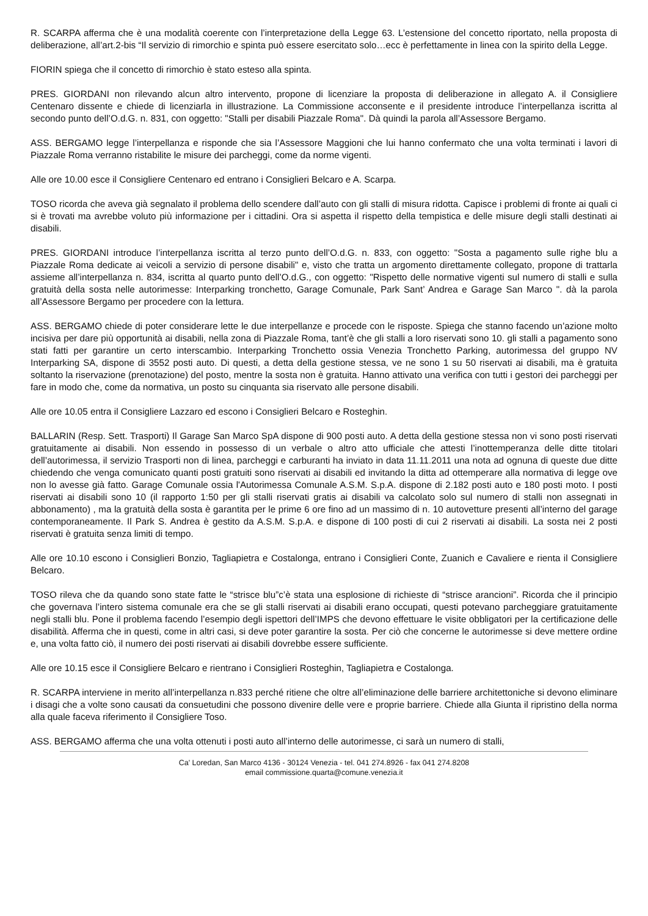R. SCARPA afferma che è una modalità coerente con l’interpretazione della Legge 63. L’estensione del concetto riportato, nella proposta di deliberazione, all’art.2-bis “Il servizio di rimorchio e spinta può essere esercitato solo…ecc è perfettamente in linea con la spirito della Legge.
FIORIN spiega che il concetto di rimorchio è stato esteso alla spinta.
PRES. GIORDANI non rilevando alcun altro intervento, propone di licenziare la proposta di deliberazione in allegato A. il Consigliere Centenaro dissente e chiede di licenziarla in illustrazione. La Commissione acconsente e il presidente introduce l’interpellanza iscritta al secondo punto dell’O.d.G. n. 831, con oggetto: "Stalli per disabili Piazzale Roma". Dà quindi la parola all’Assessore Bergamo.
ASS. BERGAMO legge l’interpellanza e risponde che sia l’Assessore Maggioni che lui hanno confermato che una volta terminati i lavori di Piazzale Roma verranno ristabilite le misure dei parcheggi, come da norme vigenti.
Alle ore 10.00 esce il Consigliere Centenaro ed entrano i Consiglieri Belcaro e A. Scarpa.
TOSO ricorda che aveva già segnalato il problema dello scendere dall’auto con gli stalli di misura ridotta. Capisce i problemi di fronte ai quali ci si è trovati ma avrebbe voluto più informazione per i cittadini. Ora si aspetta il rispetto della tempistica e delle misure degli stalli destinati ai disabili.
PRES. GIORDANI introduce l’interpellanza iscritta al terzo punto dell’O.d.G. n. 833, con oggetto: "Sosta a pagamento sulle righe blu a Piazzale Roma dedicate ai veicoli a servizio di persone disabili" e, visto che tratta un argomento direttamente collegato, propone di trattarla assieme all’interpellanza n. 834, iscritta al quarto punto dell’O.d.G., con oggetto: "Rispetto delle normative vigenti sul numero di stalli e sulla gratuità della sosta nelle autorimesse: Interparking tronchetto, Garage Comunale, Park Sant’ Andrea e Garage San Marco ". dà la parola all’Assessore Bergamo per procedere con la lettura.
ASS. BERGAMO chiede di poter considerare lette le due interpellanze e procede con le risposte. Spiega che stanno facendo un’azione molto incisiva per dare più opportunità ai disabili, nella zona di Piazzale Roma, tant’è che gli stalli a loro riservati sono 10. gli stalli a pagamento sono stati fatti per garantire un certo interscambio. Interparking Tronchetto ossia Venezia Tronchetto Parking, autorimessa del gruppo NV Interparking SA, dispone di 3552 posti auto. Di questi, a detta della gestione stessa, ve ne sono 1 su 50 riservati ai disabili, ma è gratuita soltanto la riservazione (prenotazione) del posto, mentre la sosta non è gratuita. Hanno attivato una verifica con tutti i gestori dei parcheggi per fare in modo che, come da normativa, un posto su cinquanta sia riservato alle persone disabili.
Alle ore 10.05 entra il Consigliere Lazzaro ed escono i Consiglieri Belcaro e Rosteghin.
BALLARIN (Resp. Sett. Trasporti) Il Garage San Marco SpA dispone di 900 posti auto. A detta della gestione stessa non vi sono posti riservati gratuitamente ai disabili. Non essendo in possesso di un verbale o altro atto ufficiale che attesti l’inottemperanza delle ditte titolari dell’autorimessa, il servizio Trasporti non di linea, parcheggi e carburanti ha inviato in data 11.11.2011 una nota ad ognuna di queste due ditte chiedendo che venga comunicato quanti posti gratuiti sono riservati ai disabili ed invitando la ditta ad ottemperare alla normativa di legge ove non lo avesse già fatto. Garage Comunale ossia l'Autorimessa Comunale A.S.M. S.p.A. dispone di 2.182 posti auto e 180 posti moto. I posti riservati ai disabili sono 10 (il rapporto 1:50 per gli stalli riservati gratis ai disabili va calcolato solo sul numero di stalli non assegnati in abbonamento) , ma la gratuità della sosta è garantita per le prime 6 ore fino ad un massimo di n. 10 autovetture presenti all’interno del garage contemporaneamente. Il Park S. Andrea è gestito da A.S.M. S.p.A. e dispone di 100 posti di cui 2 riservati ai disabili. La sosta nei 2 posti riservati è gratuita senza limiti di tempo.
Alle ore 10.10 escono i Consiglieri Bonzio, Tagliapietra e Costalonga, entrano i Consiglieri Conte, Zuanich e Cavaliere e rienta il Consigliere Belcaro.
TOSO rileva che da quando sono state fatte le “strisce blu”c’è stata una esplosione di richieste di “strisce arancioni”. Ricorda che il principio che governava l’intero sistema comunale era che se gli stalli riservati ai disabili erano occupati, questi potevano parcheggiare gratuitamente negli stalli blu. Pone il problema facendo l’esempio degli ispettori dell’IMPS che devono effettuare le visite obbligatori per la certificazione delle disabilità. Afferma che in questi, come in altri casi, si deve poter garantire la sosta. Per ciò che concerne le autorimesse si deve mettere ordine e, una volta fatto ciò, il numero dei posti riservati ai disabili dovrebbe essere sufficiente.
Alle ore 10.15 esce il Consigliere Belcaro e rientrano i Consiglieri Rosteghin, Tagliapietra e Costalonga.
R. SCARPA interviene in merito all’interpellanza n.833 perché ritiene che oltre all’eliminazione delle barriere architettoniche si devono eliminare i disagi che a volte sono causati da consuetudini che possono divenire delle vere e proprie barriere. Chiede alla Giunta il ripristino della norma alla quale faceva riferimento il Consigliere Toso.
ASS. BERGAMO afferma che una volta ottenuti i posti auto all’interno delle autorimesse, ci sarà un numero di stalli,
Ca' Loredan, San Marco 4136 - 30124 Venezia - tel. 041 274.8926 - fax 041 274.8208
email commissione.quarta@comune.venezia.it